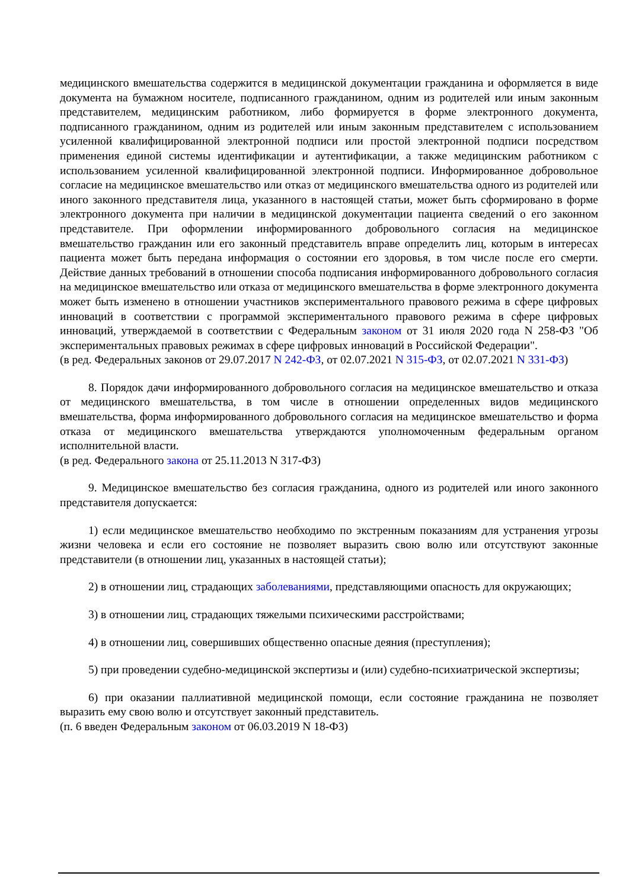медицинского вмешательства содержится в медицинской документации гражданина и оформляется в виде документа на бумажном носителе, подписанного гражданином, одним из родителей или иным законным представителем, медицинским работником, либо формируется в форме электронного документа, подписанного гражданином, одним из родителей или иным законным представителем с использованием усиленной квалифицированной электронной подписи или простой электронной подписи посредством применения единой системы идентификации и аутентификации, а также медицинским работником с использованием усиленной квалифицированной электронной подписи. Информированное добровольное согласие на медицинское вмешательство или отказ от медицинского вмешательства одного из родителей или иного законного представителя лица, указанного в настоящей статьи, может быть сформировано в форме электронного документа при наличии в медицинской документации пациента сведений о его законном представителе. При оформлении информированного добровольного согласия на медицинское вмешательство гражданин или его законный представитель вправе определить лиц, которым в интересах пациента может быть передана информация о состоянии его здоровья, в том числе после его смерти. Действие данных требований в отношении способа подписания информированного добровольного согласия на медицинское вмешательство или отказа от медицинского вмешательства в форме электронного документа может быть изменено в отношении участников экспериментального правового режима в сфере цифровых инноваций в соответствии с программой экспериментального правового режима в сфере цифровых инноваций, утверждаемой в соответствии с Федеральным законом от 31 июля 2020 года N 258-ФЗ "Об экспериментальных правовых режимах в сфере цифровых инноваций в Российской Федерации".
(в ред. Федеральных законов от 29.07.2017 N 242-ФЗ, от 02.07.2021 N 315-ФЗ, от 02.07.2021 N 331-ФЗ)
8. Порядок дачи информированного добровольного согласия на медицинское вмешательство и отказа от медицинского вмешательства, в том числе в отношении определенных видов медицинского вмешательства, форма информированного добровольного согласия на медицинское вмешательство и форма отказа от медицинского вмешательства утверждаются уполномоченным федеральным органом исполнительной власти.
(в ред. Федерального закона от 25.11.2013 N 317-ФЗ)
9. Медицинское вмешательство без согласия гражданина, одного из родителей или иного законного представителя допускается:
1) если медицинское вмешательство необходимо по экстренным показаниям для устранения угрозы жизни человека и если его состояние не позволяет выразить свою волю или отсутствуют законные представители (в отношении лиц, указанных в настоящей статьи);
2) в отношении лиц, страдающих заболеваниями, представляющими опасность для окружающих;
3) в отношении лиц, страдающих тяжелыми психическими расстройствами;
4) в отношении лиц, совершивших общественно опасные деяния (преступления);
5) при проведении судебно-медицинской экспертизы и (или) судебно-психиатрической экспертизы;
6) при оказании паллиативной медицинской помощи, если состояние гражданина не позволяет выразить ему свою волю и отсутствует законный представитель.
(п. 6 введен Федеральным законом от 06.03.2019 N 18-ФЗ)